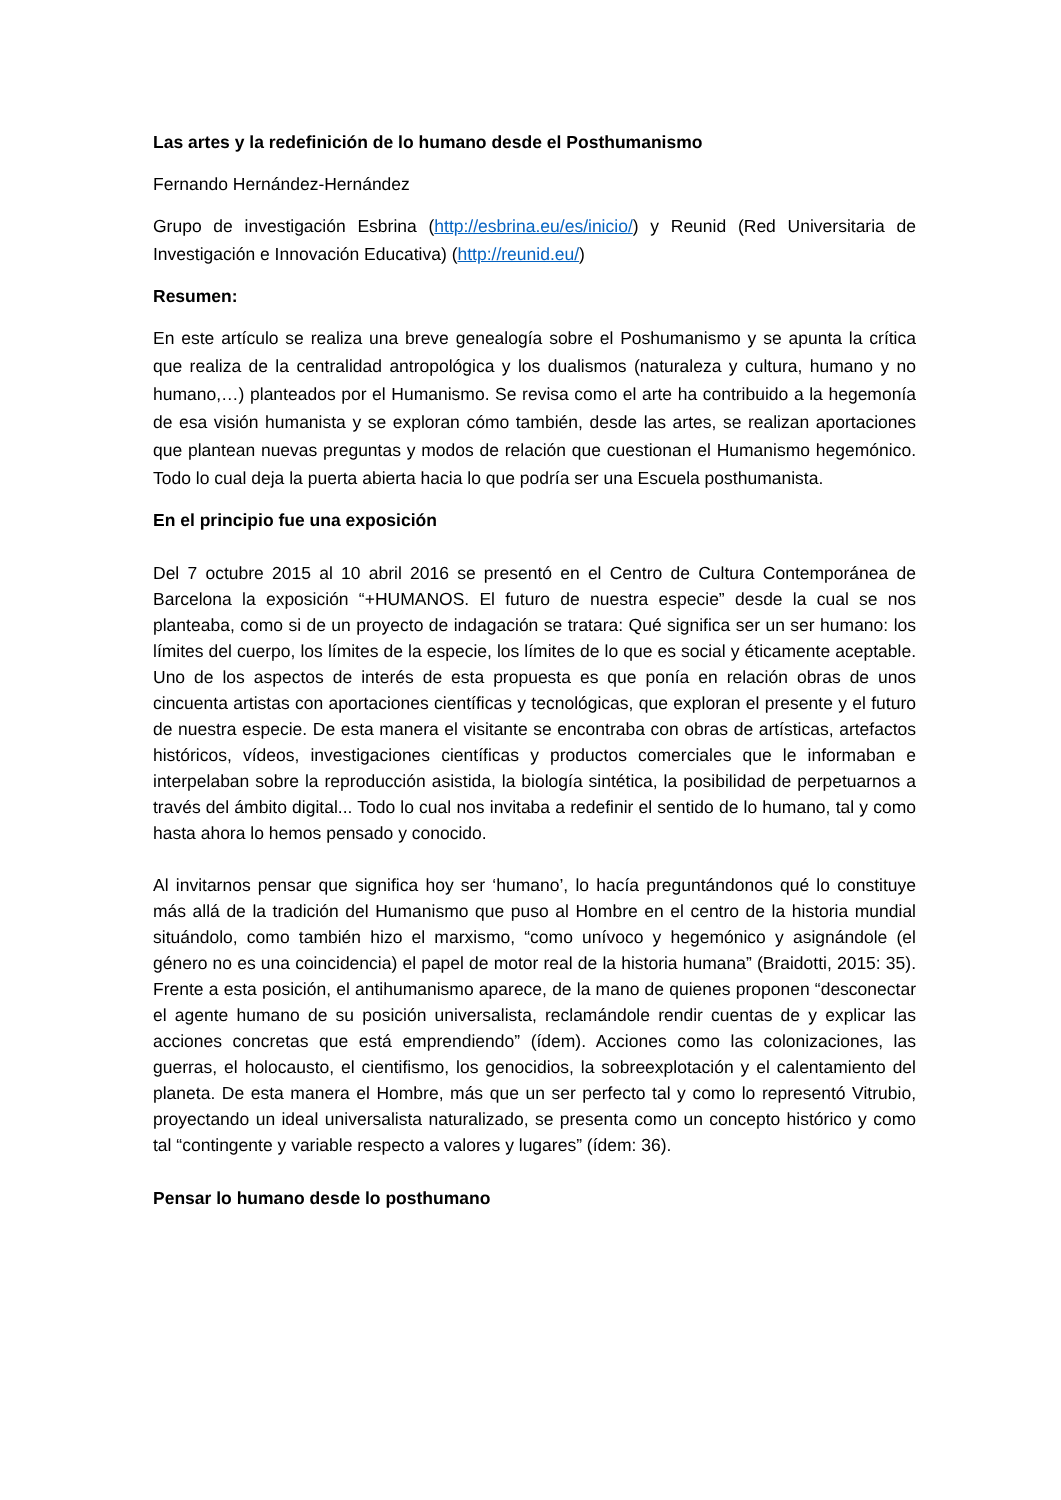Las artes y la redefinición de lo humano desde el Posthumanismo
Fernando Hernández-Hernández
Grupo de investigación Esbrina (http://esbrina.eu/es/inicio/) y Reunid (Red Universitaria de Investigación e Innovación Educativa) (http://reunid.eu/)
Resumen:
En este artículo se realiza una breve genealogía sobre el Poshumanismo y se apunta la crítica que realiza de la centralidad antropológica y los dualismos (naturaleza y cultura, humano y no humano,…) planteados por el Humanismo. Se revisa como el arte ha contribuido a la hegemonía de esa visión humanista y se exploran cómo también, desde las artes, se realizan aportaciones que plantean nuevas preguntas y modos de relación que cuestionan el Humanismo hegemónico. Todo lo cual deja la puerta abierta hacia lo que podría ser una Escuela posthumanista.
En el principio fue una exposición
Del 7 octubre 2015 al 10 abril 2016 se presentó en el Centro de Cultura Contemporánea de Barcelona la exposición “+HUMANOS. El futuro de nuestra especie” desde la cual se nos planteaba, como si de un proyecto de indagación se tratara: Qué significa ser un ser humano: los límites del cuerpo, los límites de la especie, los límites de lo que es social y éticamente aceptable. Uno de los aspectos de interés de esta propuesta es que ponía en relación obras de unos cincuenta artistas con aportaciones científicas y tecnológicas, que exploran el presente y el futuro de nuestra especie. De esta manera el visitante se encontraba con obras de artísticas, artefactos históricos, vídeos, investigaciones científicas y productos comerciales que le informaban e interpelaban sobre la reproducción asistida, la biología sintética, la posibilidad de perpetuarnos a través del ámbito digital... Todo lo cual nos invitaba a redefinir el sentido de lo humano, tal y como hasta ahora lo hemos pensado y conocido.
Al invitarnos pensar que significa hoy ser ‘humano’, lo hacía preguntándonos qué lo constituye más allá de la tradición del Humanismo que puso al Hombre en el centro de la historia mundial situándolo, como también hizo el marxismo, “como unívoco y hegemónico y asignándole (el género no es una coincidencia) el papel de motor real de la historia humana” (Braidotti, 2015: 35). Frente a esta posición, el antihumanismo aparece, de la mano de quienes proponen “desconectar el agente humano de su posición universalista, reclamándole rendir cuentas de y explicar las acciones concretas que está emprendiendo” (ídem). Acciones como las colonizaciones, las guerras, el holocausto, el cientifismo, los genocidios, la sobreexplotación y el calentamiento del planeta. De esta manera el Hombre, más que un ser perfecto tal y como lo representó Vitrubio, proyectando un ideal universalista naturalizado, se presenta como un concepto histórico y como tal “contingente y variable respecto a valores y lugares” (ídem: 36).
Pensar lo humano desde lo posthumano